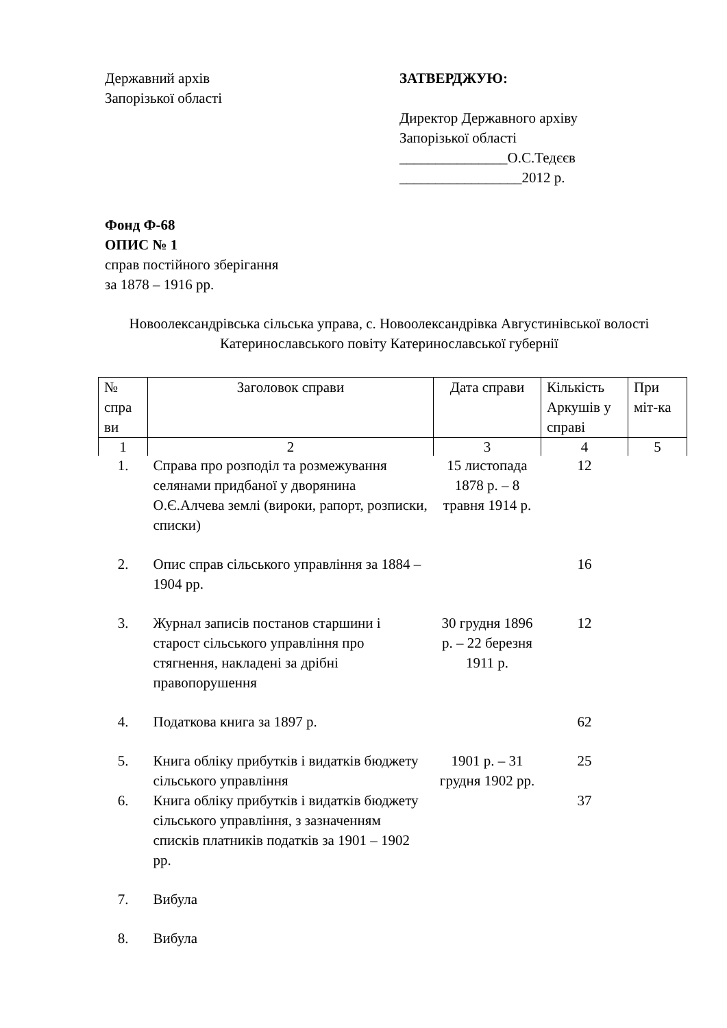Державний архів
Запорізької області
ЗАТВЕРДЖУЮ:
Директор Державного архіву
Запорізької області
_______________О.С.Тедєєв
_________________2012 р.
Фонд Ф-68
ОПИС № 1
справ постійного зберігання
за 1878 – 1916 рр.
Новоолександрівська сільська управа, с. Новоолександрівка Августинівської волості Катеринославського повіту Катеринославської губернії
| № спра ви | Заголовок справи | Дата справи | Кількість Аркушів у справі | При міт-ка |
| --- | --- | --- | --- | --- |
| 1 | 2 | 3 | 4 | 5 |
| 1. | Справа про розподіл та розмежування селянами придбаної у дворянина О.Є.Алчева землі (вироки, рапорт, розписки, списки) | 15 листопада 1878 р. – 8 травня 1914 р. | 12 | |
| 2. | Опис справ сільського управління за 1884 – 1904 рр. | | 16 | |
| 3. | Журнал записів постанов старшини і старост сільського управління про стягнення, накладені за дрібні правопорушення | 30 грудня 1896 р. – 22 березня 1911 р. | 12 | |
| 4. | Податкова книга за 1897 р. | | 62 | |
| 5. | Книга обліку прибутків і видатків бюджету сільського управління | 1901 р. – 31 грудня 1902 рр. | 25 | |
| 6. | Книга обліку прибутків і видатків бюджету сільського управління, з зазначенням списків платників податків за 1901 – 1902 рр. | | 37 | |
| 7. | Вибула | | | |
| 8. | Вибула | | | |